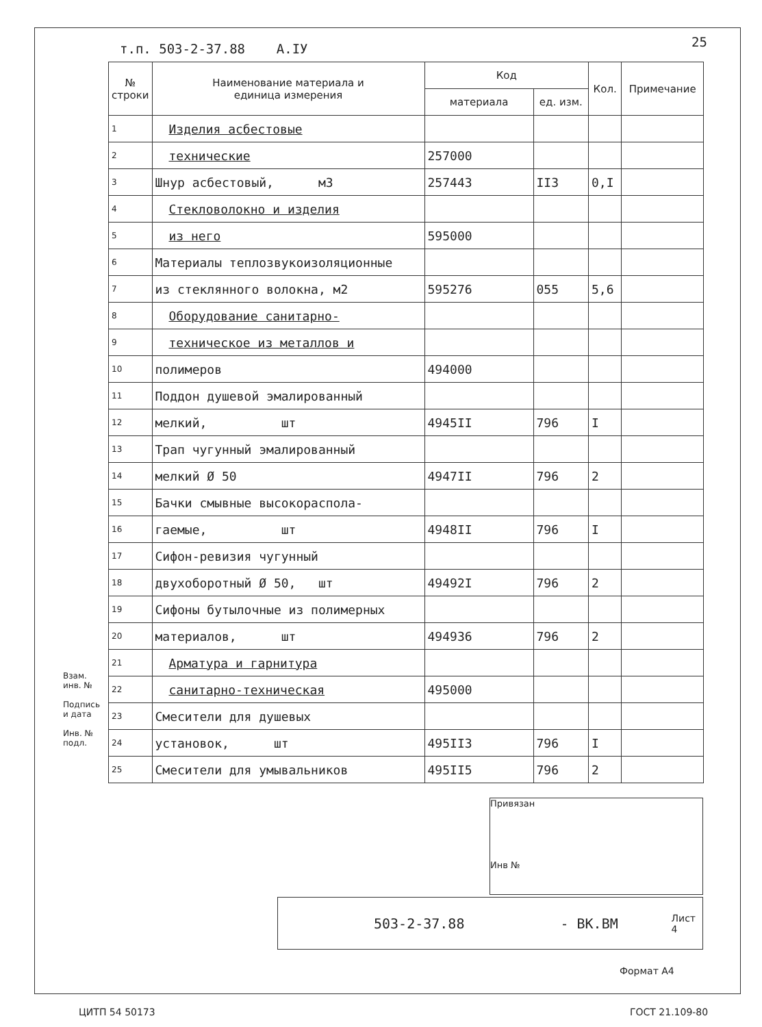т.п. 503-2-37.88 А.IУ 25
| № строки | Наименование материала и единица измерения | Код | | Кол. | Примечание |
| --- | --- | --- | --- | --- | --- |
| | | материала | ед. изм. | | |
| 1 | Изделия асбестовые | | | | |
| 2 | технические | 257000 | | | |
| 3 | Шнур асбестовый, м3 | 257443 | II3 | 0,I | |
| 4 | Стекловолокно и изделия | | | | |
| 5 | из него | 595000 | | | |
| 6 | Материалы теплозвукоизоляционные | | | | |
| 7 | из стеклянного волокна, м2 | 595276 | 055 | 5,6 | |
| 8 | Оборудование санитарно- | | | | |
| 9 | техническое из металлов и | | | | |
| 10 | полимеров | 494000 | | | |
| 11 | Поддон душевой эмалированный | | | | |
| 12 | мелкий, шт | 4945II | 796 | I | |
| 13 | Трап чугунный эмалированный | | | | |
| 14 | мелкий Ø 50 | 4947II | 796 | 2 | |
| 15 | Бачки смывные высокораспола- | | | | |
| 16 | гаемые, шт | 4948II | 796 | I | |
| 17 | Сифон-ревизия чугунный | | | | |
| 18 | двухоборотный Ø 50, шт | 49492I | 796 | 2 | |
| 19 | Сифоны бутылочные из полимерных | | | | |
| 20 | материалов, шт | 494936 | 796 | 2 | |
| 21 | Арматура и гарнитура | | | | |
| 22 | санитарно-техническая | 495000 | | | |
| 23 | Смесители для душевых | | | | |
| 24 | установок, шт | 495II3 | 796 | I | |
| 25 | Смесители для умывальников | 495II5 | 796 | 2 | |
Взам. инв. №
Подпись и дата
Инв. № подл.
Привязан
Инв №
503-2-37.88 - ВК.ВМ Лист
4
Формат А4
ЦИТП 54 50173 ГОСТ 21.109-80